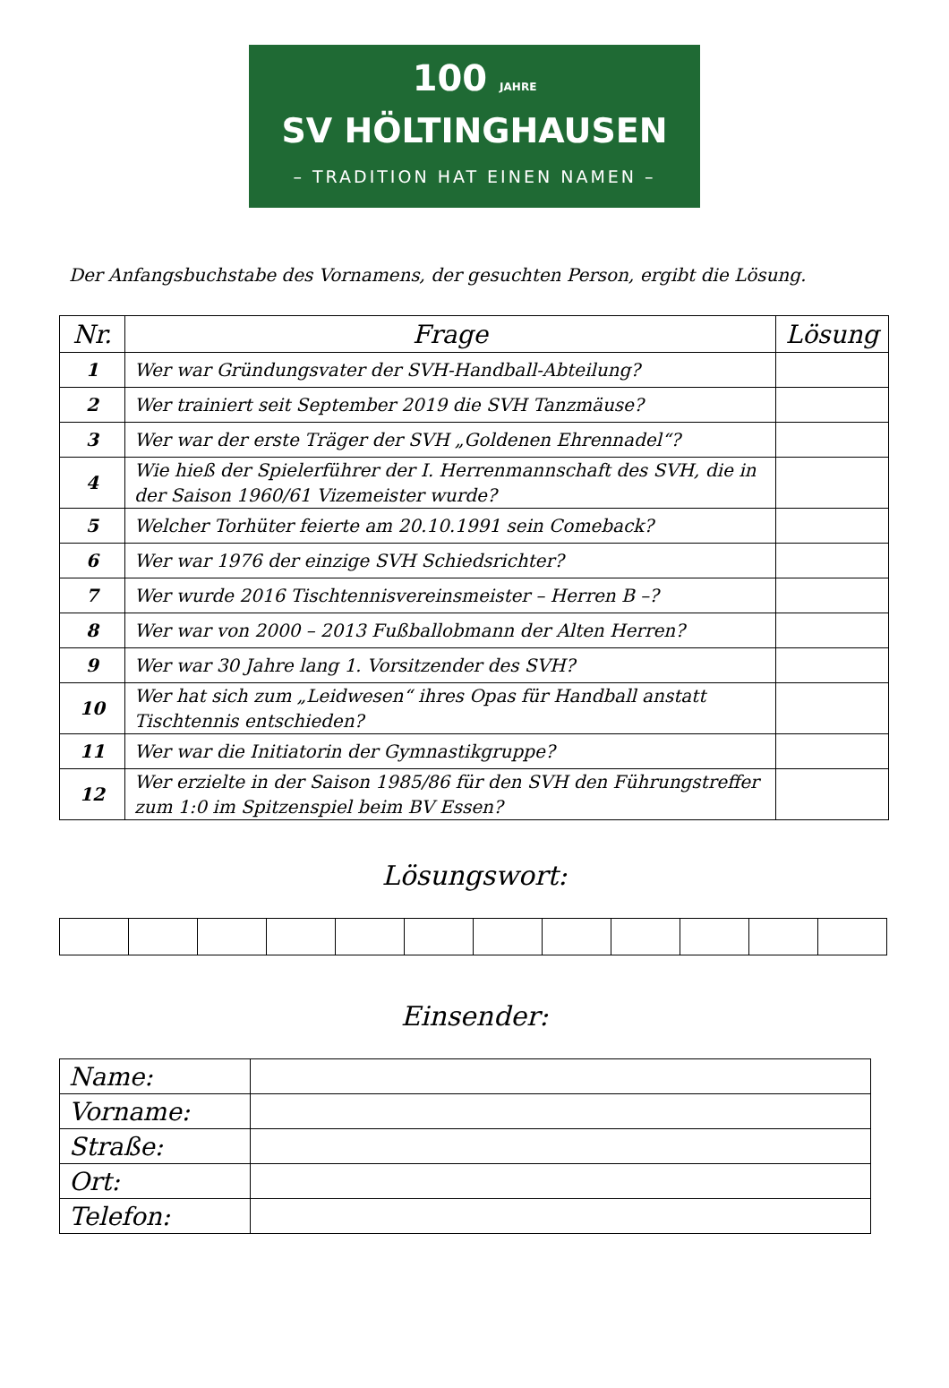100 JAHRE
SV HÖLTINGHAUSEN
– TRADITION HAT EINEN NAMEN –
Der Anfangsbuchstabe des Vornamens, der gesuchten Person, ergibt die Lösung.
| Nr. | Frage | Lösung |
| --- | --- | --- |
| 1 | Wer war Gründungsvater der SVH-Handball-Abteilung? | |
| 2 | Wer trainiert seit September 2019 die SVH Tanzmäuse? | |
| 3 | Wer war der erste Träger der SVH „Goldenen Ehrennadel“? | |
| 4 | Wie hieß der Spielerführer der I. Herrenmannschaft des SVH, die in der Saison 1960/61 Vizemeister wurde? | |
| 5 | Welcher Torhüter feierte am 20.10.1991 sein Comeback? | |
| 6 | Wer war 1976 der einzige SVH Schiedsrichter? | |
| 7 | Wer wurde 2016 Tischtennisvereinsmeister – Herren B –? | |
| 8 | Wer war von 2000 – 2013 Fußballobmann der Alten Herren? | |
| 9 | Wer war 30 Jahre lang 1. Vorsitzender des SVH? | |
| 10 | Wer hat sich zum „Leidwesen“ ihres Opas für Handball anstatt Tischtennis entschieden? | |
| 11 | Wer war die Initiatorin der Gymnastikgruppe? | |
| 12 | Wer erzielte in der Saison 1985/86 für den SVH den Führungstreffer zum 1:0 im Spitzenspiel beim BV Essen? | |
Lösungswort:
Einsender:
| Name: | |
| Vorname: | |
| Straße: | |
| Ort: | |
| Telefon: | |